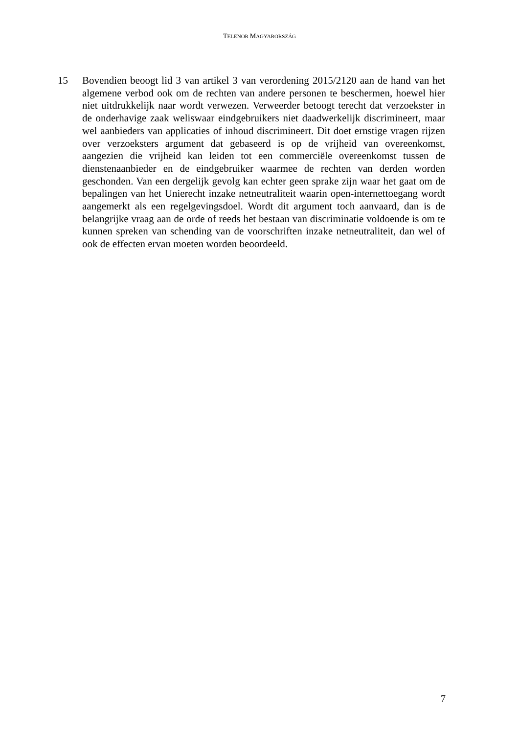TELENOR MAGYARORSZÁG
15 Bovendien beoogt lid 3 van artikel 3 van verordening 2015/2120 aan de hand van het algemene verbod ook om de rechten van andere personen te beschermen, hoewel hier niet uitdrukkelijk naar wordt verwezen. Verweerder betoogt terecht dat verzoekster in de onderhavige zaak weliswaar eindgebruikers niet daadwerkelijk discrimineert, maar wel aanbieders van applicaties of inhoud discrimineert. Dit doet ernstige vragen rijzen over verzoeksters argument dat gebaseerd is op de vrijheid van overeenkomst, aangezien die vrijheid kan leiden tot een commerciële overeenkomst tussen de dienstenaanbieder en de eindgebruiker waarmee de rechten van derden worden geschonden. Van een dergelijk gevolg kan echter geen sprake zijn waar het gaat om de bepalingen van het Unierecht inzake netneutraliteit waarin open-internettoegang wordt aangemerkt als een regelgevingsdoel. Wordt dit argument toch aanvaard, dan is de belangrijke vraag aan de orde of reeds het bestaan van discriminatie voldoende is om te kunnen spreken van schending van de voorschriften inzake netneutraliteit, dan wel of ook de effecten ervan moeten worden beoordeeld.
7